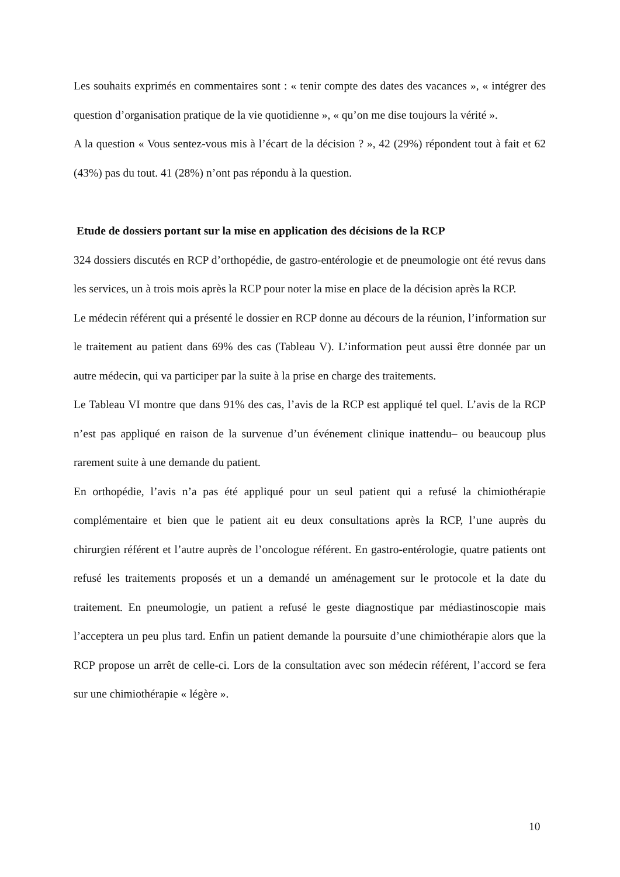Les souhaits exprimés en commentaires sont : « tenir compte des dates des vacances », « intégrer des question d’organisation pratique de la vie quotidienne », « qu’on me dise toujours la vérité ».
A la question « Vous sentez-vous mis à l’écart de la décision ? », 42 (29%) répondent tout à fait et 62 (43%) pas du tout. 41 (28%) n’ont pas répondu à la question.
Etude de dossiers portant sur la mise en application des décisions de la RCP
324 dossiers discutés en RCP d’orthopédie, de gastro-entérologie et de pneumologie ont été revus dans les services, un à trois mois après la RCP pour noter la mise en place de la décision après la RCP.
Le médecin référent qui a présenté le dossier en RCP donne au décours de la réunion, l’information sur le traitement au patient dans 69% des cas (Tableau V). L’information peut aussi être donnée par un autre médecin, qui va participer par la suite à la prise en charge des traitements.
Le Tableau VI montre que dans 91% des cas, l’avis de la RCP est appliqué tel quel. L’avis de la RCP n’est pas appliqué en raison de la survenue d’un événement clinique inattendu– ou beaucoup plus rarement suite à une demande du patient.
En orthopédie, l’avis n’a pas été appliqué pour un seul patient qui a refusé la chimiothérapie complémentaire et bien que le patient ait eu deux consultations après la RCP, l’une auprès du chirurgien référent et l’autre auprès de l’oncologue référent. En gastro-entérologie, quatre patients ont refusé les traitements proposés et un a demandé un aménagement sur le protocole et la date du traitement. En pneumologie, un patient a refusé le geste diagnostique par médiastinoscopie mais l’acceptera un peu plus tard. Enfin un patient demande la poursuite d’une chimiothérapie alors que la RCP propose un arrêt de celle-ci. Lors de la consultation avec son médecin référent, l’accord se fera sur une chimiothérapie « légère ».
10